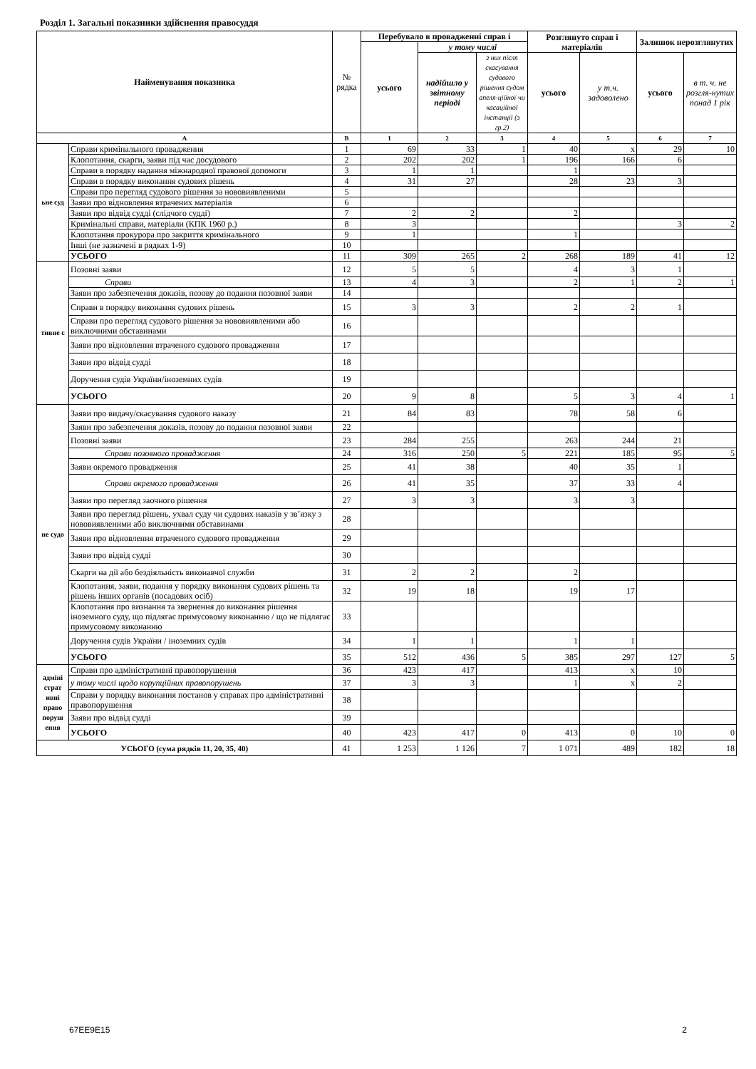Розділ 1. Загальні показники здійснення правосуддя
| Найменування показника | | № рядка | Перебувало в провадженні справ і | | | Розглянуто справ і матеріалів | | Залишок нерозглянутих | |
| --- | --- | --- | --- | --- | --- | --- | --- | --- | --- |
| | | | усього | у тому числі | | | | | |
| | | | | надійшло у звітному періоді | з них після скасування судового рішення судом апеля-ційної чи касаційної інстанції (з гр.2) | усього | у т.ч. задоволено | усього | в т. ч. не розгля-нутих понад 1 рік |
| А | | В | 1 | 2 | 3 | 4 | 5 | 6 | 7 |
| ьне суд | Справи кримінального провадження | 1 | 69 | 33 | 1 | 40 | х | 29 | 10 |
| | Клопотання, скарги, заяви під час досудового | 2 | 202 | 202 | 1 | 196 | 166 | 6 | |
| | Справи в порядку надання міжнародної правової допомоги | 3 | 1 | 1 | | 1 | | | |
| | Справи в порядку виконання судових рішень | 4 | 31 | 27 | | 28 | 23 | 3 | |
| | Справи про перегляд судового рішення за нововиявленими | 5 | | | | | | | |
| | Заяви про відновлення втрачених матеріалів | 6 | | | | | | | |
| | Заяви про відвід судді (слідчого судді) | 7 | 2 | 2 | | 2 | | | |
| | Кримінальні справи, матеріали (КПК 1960 р.) | 8 | 3 | | | | | 3 | 2 |
| | Клопотання прокурора про закриття кримінального | 9 | 1 | | | 1 | | | |
| | Інші (не зазначені в рядках 1-9) | 10 | | | | | | | |
| | УСЬОГО | 11 | 309 | 265 | 2 | 268 | 189 | 41 | 12 |
| тивне с | Позовні заяви | 12 | 5 | 5 | | 4 | 3 | 1 | |
| | Справи | 13 | 4 | 3 | | 2 | 1 | 2 | 1 |
| | Заяви про забезпечення доказів, позову до подання позовної заяви | 14 | | | | | | | |
| | Справи в порядку виконання судових рішень | 15 | 3 | 3 | | 2 | 2 | 1 | |
| | Справи про перегляд судового рішення за нововиявленими або виключними обставинами | 16 | | | | | | | |
| | Заяви про відновлення втраченого судового провадження | 17 | | | | | | | |
| | Заяви про відвід судді | 18 | | | | | | | |
| | Доручення судів України/іноземних судів | 19 | | | | | | | |
| | УСЬОГО | 20 | 9 | 8 | | 5 | 3 | 4 | 1 |
| не судо | Заяви про видачу/скасування судового наказу | 21 | 84 | 83 | | 78 | 58 | 6 | |
| | Заяви про забезпечення доказів, позову до подання позовної заяви | 22 | | | | | | | |
| | Позовні заяви | 23 | 284 | 255 | | 263 | 244 | 21 | |
| | Справи позовного провадження | 24 | 316 | 250 | 5 | 221 | 185 | 95 | 5 |
| | Заяви окремого провадження | 25 | 41 | 38 | | 40 | 35 | 1 | |
| | Справи окремого провадження | 26 | 41 | 35 | | 37 | 33 | 4 | |
| | Заяви про перегляд заочного рішення | 27 | 3 | 3 | | 3 | 3 | | |
| | Заяви про перегляд рішень, ухвал суду чи судових наказів у зв’язку з нововиявленими або виключними обставинами | 28 | | | | | | | |
| | Заяви про відновлення втраченого судового провадження | 29 | | | | | | | |
| | Заяви про відвід судді | 30 | | | | | | | |
| | Скарги на дії або бездіяльність виконавчої служби | 31 | 2 | 2 | | 2 | | | |
| | Клопотання, заяви, подання у порядку виконання судових рішень та рішень інших органів (посадових осіб) | 32 | 19 | 18 | | 19 | 17 | | |
| | Клопотання про визнання та звернення до виконання рішення іноземного суду, що підлягає примусовому виконанню / що не підлягає примусовому виконанню | 33 | | | | | | | |
| | Доручення судів України / іноземних судів | 34 | 1 | 1 | | 1 | 1 | | |
| | УСЬОГО | 35 | 512 | 436 | 5 | 385 | 297 | 127 | 5 |
| адміні страт ивні право поруш ення | Справи про адміністративні правопорушення | 36 | 423 | 417 | | 413 | х | 10 | |
| | у тому числі щодо корупційних правопорушень | 37 | 3 | 3 | | 1 | х | 2 | |
| | Справи у порядку виконання постанов у справах про адміністративні правопорушення | 38 | | | | | | | |
| | Заяви про відвід судді | 39 | | | | | | | |
| | УСЬОГО | 40 | 423 | 417 | 0 | 413 | 0 | 10 | 0 |
| УСЬОГО (сума рядків 11, 20, 35, 40) | | 41 | 1 253 | 1 126 | 7 | 1 071 | 489 | 182 | 18 |
67EE9E15 2